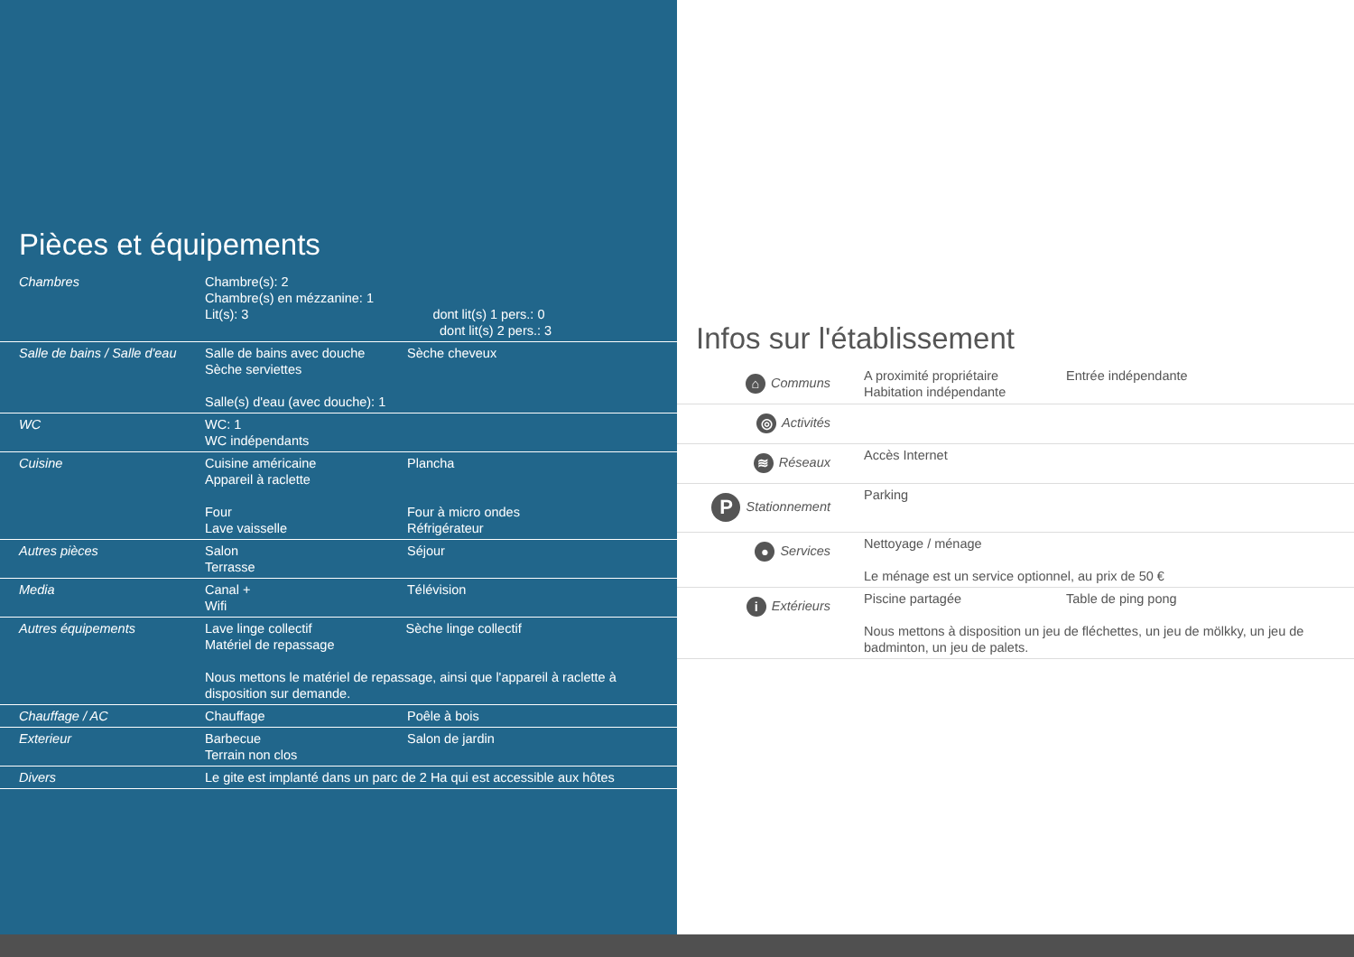Pièces et équipements
| Chambres | Chambre(s): 2 Chambre(s) en mézzanine: 1 Lit(s): 3 dont lit(s) 1 pers.: 0 dont lit(s) 2 pers.: 3 | |
| Salle de bains / Salle d'eau | Salle de bains avec douche Sèche serviettes Salle(s) d'eau (avec douche): 1 | Sèche cheveux |
| WC | WC: 1 WC indépendants | |
| Cuisine | Cuisine américaine Appareil à raclette Four Lave vaisselle | Plancha Four à micro ondes Réfrigérateur |
| Autres pièces | Salon Terrasse | Séjour |
| Media | Canal + Wifi | Télévision |
| Autres équipements | Lave linge collectif Sèche linge collectif Matériel de repassage Nous mettons le matériel de repassage, ainsi que l'appareil à raclette à disposition sur demande. | |
| Chauffage / AC | Chauffage | Poêle à bois |
| Exterieur | Barbecue Terrain non clos | Salon de jardin |
| Divers | Le gite est implanté dans un parc de 2 Ha qui est accessible aux hôtes | |
Infos sur l'établissement
| ⌂ Communs | A proximité propriétaire Habitation indépendante | Entrée indépendante |
| ◎ Activités | | |
| ≋ Réseaux | Accès Internet | |
| P Stationnement | Parking | |
| ● Services | Nettoyage / ménage Le ménage est un service optionnel, au prix de 50 € | |
| i Extérieurs | Piscine partagée Table de ping pong Nous mettons à disposition un jeu de fléchettes, un jeu de mölkky, un jeu de badminton, un jeu de palets. | |